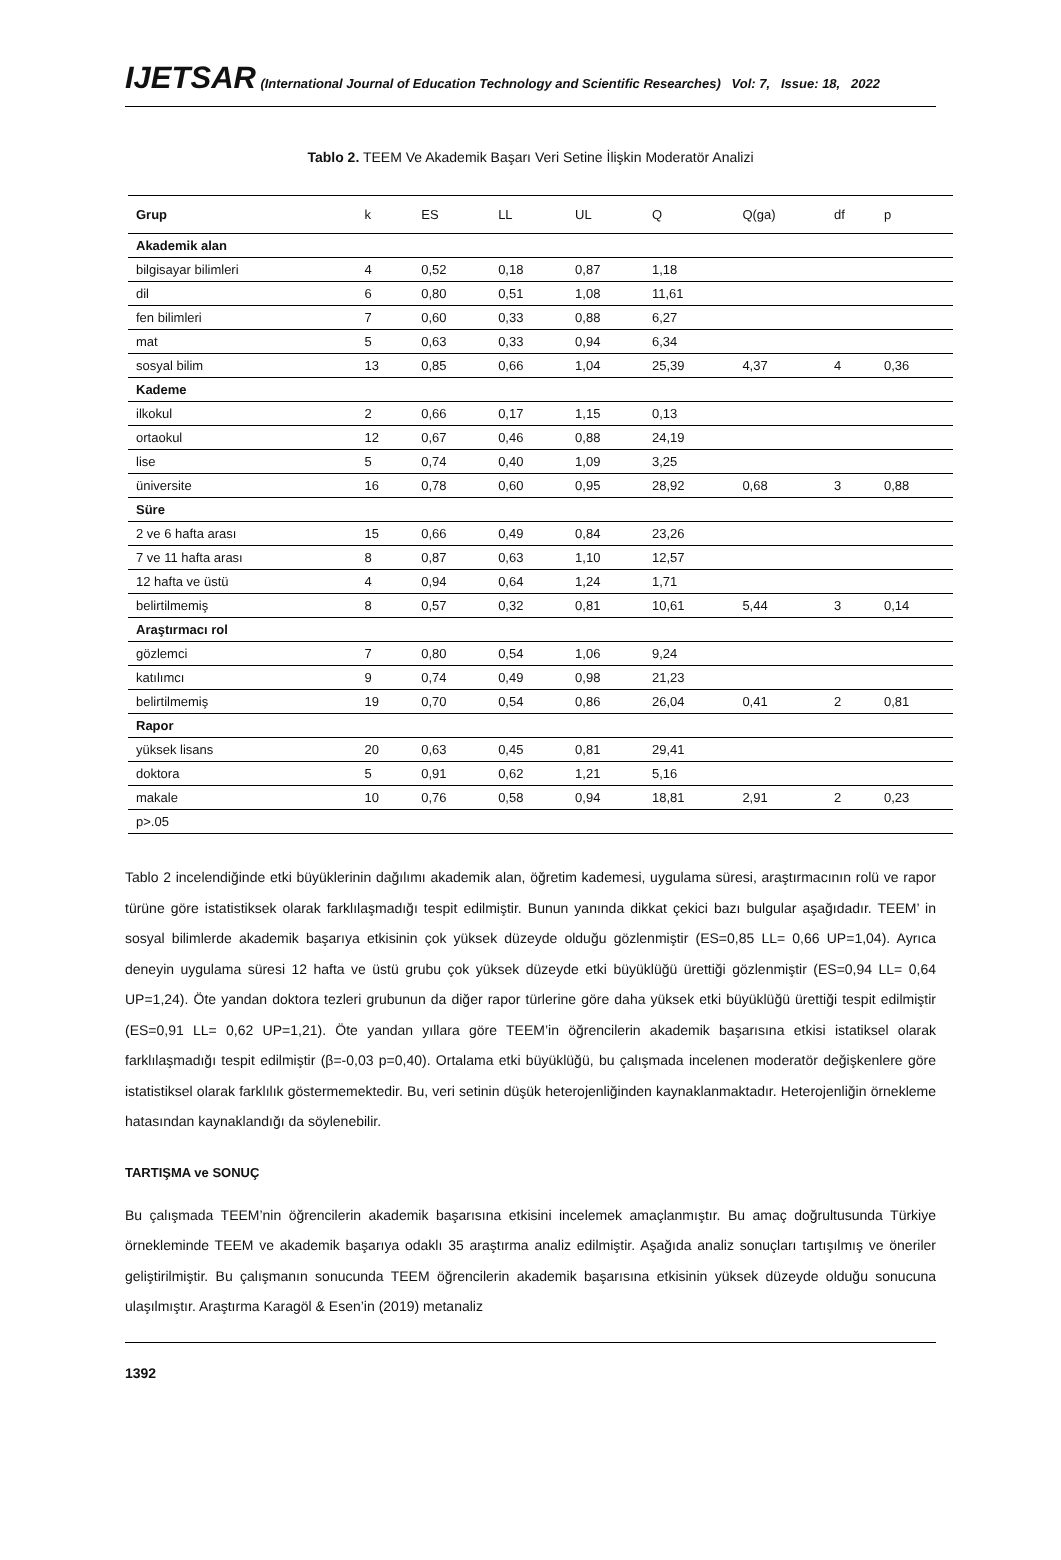IJETSAR (International Journal of Education Technology and Scientific Researches) Vol: 7, Issue: 18, 2022
Tablo 2. TEEM Ve Akademik Başarı Veri Setine İlişkin Moderatör Analizi
| Grup | k | ES | LL | UL | Q | Q(ga) | df | p |
| --- | --- | --- | --- | --- | --- | --- | --- | --- |
| Akademik alan | | | | | | | | |
| bilgisayar bilimleri | 4 | 0,52 | 0,18 | 0,87 | 1,18 | | | |
| dil | 6 | 0,80 | 0,51 | 1,08 | 11,61 | | | |
| fen bilimleri | 7 | 0,60 | 0,33 | 0,88 | 6,27 | | | |
| mat | 5 | 0,63 | 0,33 | 0,94 | 6,34 | | | |
| sosyal bilim | 13 | 0,85 | 0,66 | 1,04 | 25,39 | 4,37 | 4 | 0,36 |
| Kademe | | | | | | | | |
| ilkokul | 2 | 0,66 | 0,17 | 1,15 | 0,13 | | | |
| ortaokul | 12 | 0,67 | 0,46 | 0,88 | 24,19 | | | |
| lise | 5 | 0,74 | 0,40 | 1,09 | 3,25 | | | |
| üniversite | 16 | 0,78 | 0,60 | 0,95 | 28,92 | 0,68 | 3 | 0,88 |
| Süre | | | | | | | | |
| 2 ve 6 hafta arası | 15 | 0,66 | 0,49 | 0,84 | 23,26 | | | |
| 7 ve 11 hafta arası | 8 | 0,87 | 0,63 | 1,10 | 12,57 | | | |
| 12 hafta ve üstü | 4 | 0,94 | 0,64 | 1,24 | 1,71 | | | |
| belirtilmemiş | 8 | 0,57 | 0,32 | 0,81 | 10,61 | 5,44 | 3 | 0,14 |
| Araştırmacı rol | | | | | | | | |
| gözlemci | 7 | 0,80 | 0,54 | 1,06 | 9,24 | | | |
| katılımcı | 9 | 0,74 | 0,49 | 0,98 | 21,23 | | | |
| belirtilmemiş | 19 | 0,70 | 0,54 | 0,86 | 26,04 | 0,41 | 2 | 0,81 |
| Rapor | | | | | | | | |
| yüksek lisans | 20 | 0,63 | 0,45 | 0,81 | 29,41 | | | |
| doktora | 5 | 0,91 | 0,62 | 1,21 | 5,16 | | | |
| makale | 10 | 0,76 | 0,58 | 0,94 | 18,81 | 2,91 | 2 | 0,23 |
| p>.05 | | | | | | | | |
Tablo 2 incelendiğinde etki büyüklerinin dağılımı akademik alan, öğretim kademesi, uygulama süresi, araştırmacının rolü ve rapor türüne göre istatistiksek olarak farklılaşmadığı tespit edilmiştir. Bunun yanında dikkat çekici bazı bulgular aşağıdadır. TEEM’ in sosyal bilimlerde akademik başarıya etkisinin çok yüksek düzeyde olduğu gözlenmiştir (ES=0,85 LL= 0,66 UP=1,04). Ayrıca deneyin uygulama süresi 12 hafta ve üstü grubu çok yüksek düzeyde etki büyüklüğü ürettiği gözlenmiştir (ES=0,94 LL= 0,64 UP=1,24). Öte yandan doktora tezleri grubunun da diğer rapor türlerine göre daha yüksek etki büyüklüğü ürettiği tespit edilmiştir (ES=0,91 LL= 0,62 UP=1,21). Öte yandan yıllara göre TEEM’in öğrencilerin akademik başarısına etkisi istatiksel olarak farklılaşmadığı tespit edilmiştir (β=-0,03 p=0,40). Ortalama etki büyüklüğü, bu çalışmada incelenen moderatör değişkenlere göre istatistiksel olarak farklılık göstermemektedir. Bu, veri setinin düşük heterojenliğinden kaynaklanmaktadır. Heterojenliğin örnekleme hatasından kaynaklandığı da söylenebilir.
TARTIŞMA ve SONUÇ
Bu çalışmada TEEM’nin öğrencilerin akademik başarısına etkisini incelemek amaçlanmıştır. Bu amaç doğrultusunda Türkiye örnekleminde TEEM ve akademik başarıya odaklı 35 araştırma analiz edilmiştir. Aşağıda analiz sonuçları tartışılmış ve öneriler geliştirilmiştir. Bu çalışmanın sonucunda TEEM öğrencilerin akademik başarısına etkisinin yüksek düzeyde olduğu sonucuna ulaşılmıştır. Araştırma Karagöl & Esen’in (2019) metanaliz
1392